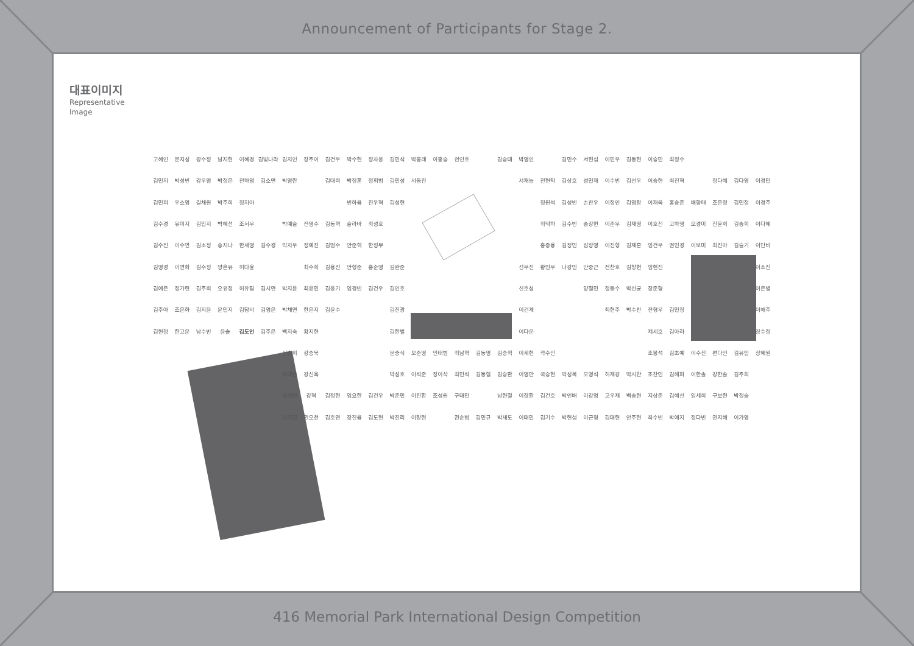Announcement of Participants for Stage 2.
대표이미지
Representative
Image
| 고혜인 | 문지성 | 강수정 | 남지현 | 이혜경 | 김빛나라 | 김지인 | 장주이 | 김건우 | 박수현 | 정차웅 | 김민석 | 박홍래 | 이홍승 | 천인호 | | 김승태 | 박영인 | | 김민수 | 서현섭 | 이민우 | 김동현 | 이승민 | 최정수 | | | | |
| 김민지 | 박성빈 | 강우영 | 박정은 | 전하영 | 김소연 | 박영란 | | 김대희 | 박정훈 | 정휘범 | 김민성 | 서동진 | | | | | 서재능 | 전현탁 | 김상호 | 성민재 | 이수빈 | 김선우 | 이승현 | 최진혁 | | 정다혜 | 김다영 | 이경민 |
| 김민희 | 우소영 | 길채원 | 박주희 | 정지아 | | | | | 빈하용 | 진우혁 | 김성현 | | | | | | | 정원석 | 김성빈 | 손찬우 | 이정인 | 김영창 | 이재욱 | 홍승준 | 배향매 | 조은정 | 김민정 | 이경주 |
| 김수경 | 유미지 | 김민지 | 박혜선 | 조서우 | | 박예슬 | 전영수 | 김동혁 | 슬라바 | 최성호 | | | | | | | | 최덕하 | 김수빈 | 송강현 | 이준우 | 김재영 | 이호진 | 고하영 | 오경미 | 진윤희 | 김송희 | 이다혜 |
| 김수진 | 이수연 | 김소정 | 송지나 | 한세영 | 김수경 | 박지우 | 정예진 | 김범수 | 안준혁 | 한정무 | | | | | | | | 홍종용 | 김정민 | 심장영 | 이진형 | 김제훈 | 임건우 | 권민경 | 이보미 | 최진아 | 김슬기 | 이단비 |
| 김영경 | 이연화 | 김수정 | 양온유 | 허다윤 | | | 최수희 | 김용진 | 안형준 | 홍순영 | 김완준 | | | | | | 선우진 | 황민우 | 나강민 | 안중근 | 전찬호 | 김창헌 | 임현진 | | | | | 이소진 |
| 김예은 | 정가현 | 김주희 | 오유정 | 허유림 | 김시연 | 박지윤 | 최윤민 | 김웅기 | 임경빈 | 김건우 | 김인호 | | | | | | 신호성 | | | 양철민 | 정동수 | 박선균 | 장준형 | | | | | 이은별 |
| 김주아 | 조은화 | 김지윤 | 윤민지 | 김담비 | 김영은 | 박채연 | 한은지 | 김윤수 | | | 김진광 | | | | | | 이건계 | | | | 최현주 | 박수찬 | 전형우 | 김민정 | | | | 이해주 |
| 김현정 | 한고운 | 남수빈 | 윤솔 | 김도언 | 김주은 | 백지숙 | 황지현 | | | | 김한별 | | | | | | 이다운 | | | | | | 제세호 | 김아라 | | | | 장수정 |
| | | | | | | 신승희 | 강승묵 | | | | 문중식 | 오준영 | 인태범 | 최남혁 | 김동영 | 김승혁 | 이세현 | 곽수인 | | | | | 조봉석 | 김초예 | 이수진 | 편다인 | 김유민 | 장혜원 |
| | | | | | | 유예은 | 강신욱 | | | | 박성호 | 이석준 | 정이삭 | 최민석 | 김동협 | 김승환 | 이영만 | 국승현 | 박성복 | 오영석 | 허재강 | 박시찬 | 조찬민 | 김해화 | 이한솔 | 강한솔 | 김주희 | |
| | | | | | | 유혜원 | 강혁 | 김정현 | 임요한 | 김건우 | 박준민 | 이진환 | 조성원 | 구태민 | | 남현철 | 이장환 | 김건호 | 박인배 | 이강명 | 고우재 | 백승현 | 지상준 | 김혜선 | 임세희 | 구보현 | 박정슬 | |
| | | | | | | 이지민 | 권오천 | 김호연 | 장진용 | 김도현 | 박진리 | 이창현 | | 권순범 | 김민규 | 박새도 | 이태민 | 김기수 | 박현섭 | 이근형 | 김대현 | 안주현 | 최수빈 | 박예지 | 정다빈 | 권지혜 | 이가영 | |
416 Memorial Park International Design Competition